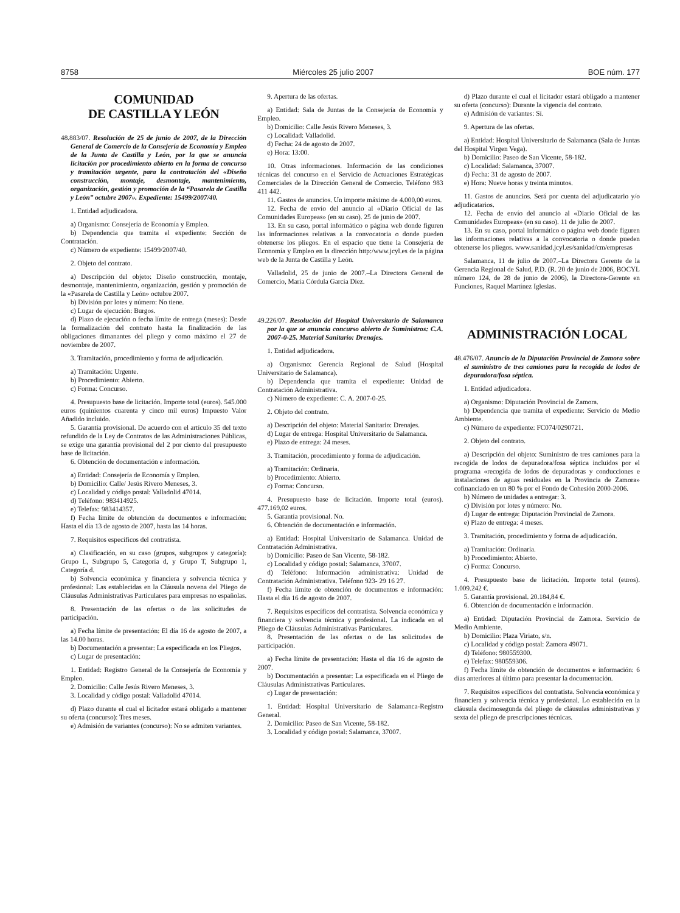8758 Miércoles 25 julio 2007 BOE núm. 177
COMUNIDAD
DE CASTILLA Y LEÓN
48.883/07. Resolución de 25 de junio de 2007, de la Dirección General de Comercio de la Consejería de Economía y Empleo de la Junta de Castilla y León, por la que se anuncia licitación por procedimiento abierto en la forma de concurso y tramitación urgente, para la contratación del «Diseño construcción, montaje, desmontaje, mantenimiento, organización, gestión y promoción de la “Pasarela de Castilla y León” octubre 2007». Expediente: 15499/2007/40.
1. Entidad adjudicadora.
a) Organismo: Consejería de Economía y Empleo.
b) Dependencia que tramita el expediente: Sección de Contratación.
c) Número de expediente: 15499/2007/40.
2. Objeto del contrato.
a) Descripción del objeto: Diseño construcción, montaje, desmontaje, mantenimiento, organización, gestión y promoción de la «Pasarela de Castilla y León» octubre 2007.
b) División por lotes y número: No tiene.
c) Lugar de ejecución: Burgos.
d) Plazo de ejecución o fecha límite de entrega (meses): Desde la formalización del contrato hasta la finalización de las obligaciones dimanantes del pliego y como máximo el 27 de noviembre de 2007.
3. Tramitación, procedimiento y forma de adjudicación.
a) Tramitación: Urgente.
b) Procedimiento: Abierto.
c) Forma: Concurso.
4. Presupuesto base de licitación. Importe total (euros). 545.000 euros (quinientos cuarenta y cinco mil euros) Impuesto Valor Añadido incluido.
5. Garantía provisional. De acuerdo con el artículo 35 del texto refundido de la Ley de Contratos de las Administraciones Públicas, se exige una garantía provisional del 2 por ciento del presupuesto base de licitación.
6. Obtención de documentación e información.
a) Entidad: Consejería de Economía y Empleo.
b) Domicilio: Calle/ Jesús Rivero Meneses, 3.
c) Localidad y código postal: Valladolid 47014.
d) Teléfono: 983414925.
e) Telefax: 983414357.
f) Fecha límite de obtención de documentos e información: Hasta el día 13 de agosto de 2007, hasta las 14 horas.
7. Requisitos específicos del contratista.
a) Clasificación, en su caso (grupos, subgrupos y categoría): Grupo L, Subgrupo 5, Categoría d, y Grupo T, Subgrupo 1, Categoría d.
b) Solvencia económica y financiera y solvencia técnica y profesional: Las establecidas en la Cláusula novena del Pliego de Cláusulas Administrativas Particulares para empresas no españolas.
8. Presentación de las ofertas o de las solicitudes de participación.
a) Fecha límite de presentación: El día 16 de agosto de 2007, a las 14.00 horas.
b) Documentación a presentar: La especificada en los Pliegos.
c) Lugar de presentación:
1. Entidad: Registro General de la Consejería de Economía y Empleo.
2. Domicilio: Calle Jesús Rivero Meneses, 3.
3. Localidad y código postal: Valladolid 47014.
d) Plazo durante el cual el licitador estará obligado a mantener su oferta (concurso): Tres meses.
e) Admisión de variantes (concurso): No se admiten variantes.
9. Apertura de las ofertas.
a) Entidad: Sala de Juntas de la Consejería de Economía y Empleo.
b) Domicilio: Calle Jesús Rivero Meneses, 3.
c) Localidad: Valladolid.
d) Fecha: 24 de agosto de 2007.
e) Hora: 13:00.
10. Otras informaciones. Información de las condiciones técnicas del concurso en el Servicio de Actuaciones Estratégicas Comerciales de la Dirección General de Comercio. Teléfono 983 411 442.
11. Gastos de anuncios. Un importe máximo de 4.000,00 euros.
12. Fecha de envío del anuncio al «Diario Oficial de las Comunidades Europeas» (en su caso). 25 de junio de 2007.
13. En su caso, portal informático o página web donde figuren las informaciones relativas a la convocatoria o donde pueden obtenerse los pliegos. En el espacio que tiene la Consejería de Economía y Empleo en la dirección http:/www.jcyl.es de la página web de la Junta de Castilla y León.
Valladolid, 25 de junio de 2007.–La Directora General de Comercio, María Córdula García Díez.
49.226/07. Resolución del Hospital Universitario de Salamanca por la que se anuncia concurso abierto de Suministros: C.A. 2007-0-25. Material Sanitario: Drenajes.
1. Entidad adjudicadora.
a) Organismo: Gerencia Regional de Salud (Hospital Universitario de Salamanca).
b) Dependencia que tramita el expediente: Unidad de Contratación Administrativa.
c) Número de expediente: C. A. 2007-0-25.
2. Objeto del contrato.
a) Descripción del objeto: Material Sanitario: Drenajes.
d) Lugar de entrega: Hospital Universitario de Salamanca.
e) Plazo de entrega: 24 meses.
3. Tramitación, procedimiento y forma de adjudicación.
a) Tramitación: Ordinaria.
b) Procedimiento: Abierto.
c) Forma: Concurso.
4. Presupuesto base de licitación. Importe total (euros). 477.169,02 euros.
5. Garantía provisional. No.
6. Obtención de documentación e información.
a) Entidad: Hospital Universitario de Salamanca. Unidad de Contratación Administrativa.
b) Domicilio: Paseo de San Vicente, 58-182.
c) Localidad y código postal: Salamanca, 37007.
d) Teléfono: Información administrativa: Unidad de Contratación Administrativa. Teléfono 923- 29 16 27.
f) Fecha límite de obtención de documentos e información: Hasta el día 16 de agosto de 2007.
7. Requisitos específicos del contratista. Solvencia económica y financiera y solvencia técnica y profesional. La indicada en el Pliego de Cláusulas Administrativas Particulares.
8. Presentación de las ofertas o de las solicitudes de participación.
a) Fecha límite de presentación: Hasta el día 16 de agosto de 2007.
b) Documentación a presentar: La especificada en el Pliego de Cláusulas Administrativas Particulares.
c) Lugar de presentación:
1. Entidad: Hospital Universitario de Salamanca-Registro General.
2. Domicilio: Paseo de San Vicente, 58-182.
3. Localidad y código postal: Salamanca, 37007.
d) Plazo durante el cual el licitador estará obligado a mantener su oferta (concurso): Durante la vigencia del contrato.
e) Admisión de variantes: Sí.
9. Apertura de las ofertas.
a) Entidad: Hospital Universitario de Salamanca (Sala de Juntas del Hospital Virgen Vega).
b) Domicilio: Paseo de San Vicente, 58-182.
c) Localidad: Salamanca, 37007.
d) Fecha: 31 de agosto de 2007.
e) Hora: Nueve horas y treinta minutos.
11. Gastos de anuncios. Será por cuenta del adjudicatario y/o adjudicatarios.
12. Fecha de envío del anuncio al «Diario Oficial de las Comunidades Europeas» (en su caso). 11 de julio de 2007.
13. En su caso, portal informático o página web donde figuren las informaciones relativas a la convocatoria o donde pueden obtenerse los pliegos. www.sanidad.jcyl.es/sanidad/cm/empresas
Salamanca, 11 de julio de 2007.–La Directora Gerente de la Gerencia Regional de Salud, P.D. (R. 20 de junio de 2006, BOCYL número 124, de 28 de junio de 2006), la Directora-Gerente en Funciones, Raquel Martínez Iglesias.
ADMINISTRACIÓN LOCAL
48.476/07. Anuncio de la Diputación Provincial de Zamora sobre el suministro de tres camiones para la recogida de lodos de depuradora/fosa séptica.
1. Entidad adjudicadora.
a) Organismo: Diputación Provincial de Zamora.
b) Dependencia que tramita el expediente: Servicio de Medio Ambiente.
c) Número de expediente: FC074/0290721.
2. Objeto del contrato.
a) Descripción del objeto: Suministro de tres camiones para la recogida de lodos de depuradora/fosa séptica incluidos por el programa «recogida de lodos de depuradoras y conducciones e instalaciones de aguas residuales en la Provincia de Zamora» cofinanciado en un 80 % por el Fondo de Cohesión 2000-2006.
b) Número de unidades a entregar: 3.
c) División por lotes y número: No.
d) Lugar de entrega: Diputación Provincial de Zamora.
e) Plazo de entrega: 4 meses.
3. Tramitación, procedimiento y forma de adjudicación.
a) Tramitación: Ordinaria.
b) Procedimiento: Abierto.
c) Forma: Concurso.
4. Presupuesto base de licitación. Importe total (euros). 1.009.242 €.
5. Garantía provisional. 20.184,84 €.
6. Obtención de documentación e información.
a) Entidad: Diputación Provincial de Zamora. Servicio de Medio Ambiente.
b) Domicilio: Plaza Viriato, s/n.
c) Localidad y código postal: Zamora 49071.
d) Teléfono: 980559300.
e) Telefax: 980559306.
f) Fecha límite de obtención de documentos e información: 6 días anteriores al último para presentar la documentación.
7. Requisitos específicos del contratista. Solvencia económica y financiera y solvencia técnica y profesional. Lo establecido en la cláusula decimosegunda del pliego de cláusulas administrativas y sexta del pliego de prescripciones técnicas.